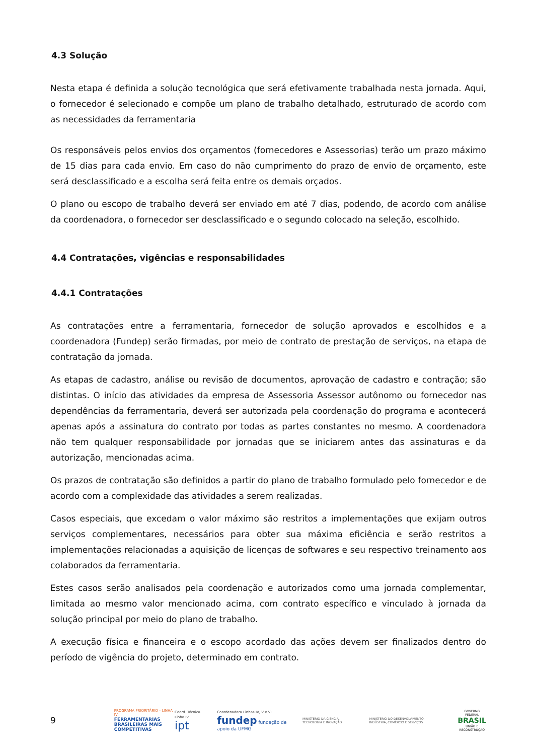4.3 Solução
Nesta etapa é definida a solução tecnológica que será efetivamente trabalhada nesta jornada. Aqui, o fornecedor é selecionado e compõe um plano de trabalho detalhado, estruturado de acordo com as necessidades da ferramentaria
Os responsáveis pelos envios dos orçamentos (fornecedores e Assessorias) terão um prazo máximo de 15 dias para cada envio. Em caso do não cumprimento do prazo de envio de orçamento, este será desclassificado e a escolha será feita entre os demais orçados.
O plano ou escopo de trabalho deverá ser enviado em até 7 dias, podendo, de acordo com análise da coordenadora, o fornecedor ser desclassificado e o segundo colocado na seleção, escolhido.
4.4 Contratações, vigências e responsabilidades
4.4.1 Contratações
As contratações entre a ferramentaria, fornecedor de solução aprovados e escolhidos e a coordenadora (Fundep) serão firmadas, por meio de contrato de prestação de serviços, na etapa de contratação da jornada.
As etapas de cadastro, análise ou revisão de documentos, aprovação de cadastro e contração; são distintas. O início das atividades da empresa de Assessoria Assessor autônomo ou fornecedor nas dependências da ferramentaria, deverá ser autorizada pela coordenação do programa e acontecerá apenas após a assinatura do contrato por todas as partes constantes no mesmo. A coordenadora não tem qualquer responsabilidade por jornadas que se iniciarem antes das assinaturas e da autorização, mencionadas acima.
Os prazos de contratação são definidos a partir do plano de trabalho formulado pelo fornecedor e de acordo com a complexidade das atividades a serem realizadas.
Casos especiais, que excedam o valor máximo são restritos a implementações que exijam outros serviços complementares, necessários para obter sua máxima eficiência e serão restritos a implementações relacionadas a aquisição de licenças de softwares e seu respectivo treinamento aos colaborados da ferramentaria.
Estes casos serão analisados pela coordenação e autorizados como uma jornada complementar, limitada ao mesmo valor mencionado acima, com contrato específico e vinculado à jornada da solução principal por meio do plano de trabalho.
A execução física e financeira e o escopo acordado das ações devem ser finalizados dentro do período de vigência do projeto, determinado em contrato.
9
PROGRAMA PRIORITÁRIO – LINHA IV:
FERRAMENTARIAS BRASILEIRAS MAIS COMPETITIVAS
Coord. Técnica Linha IV
ipt
Coordenadora Linhas IV, V e VI
fundep fundação de apoio da UFMG
MINISTÉRIO DA CIÊNCIA, TECNOLOGIA E INOVAÇÃO
MINISTÉRIO DO DESENVOLVIMENTO, INDÚSTRIA, COMÉRCIO E SERVIÇOS
GOVERNO FEDERAL
BRASIL
UNIÃO E RECONSTRUÇÃO